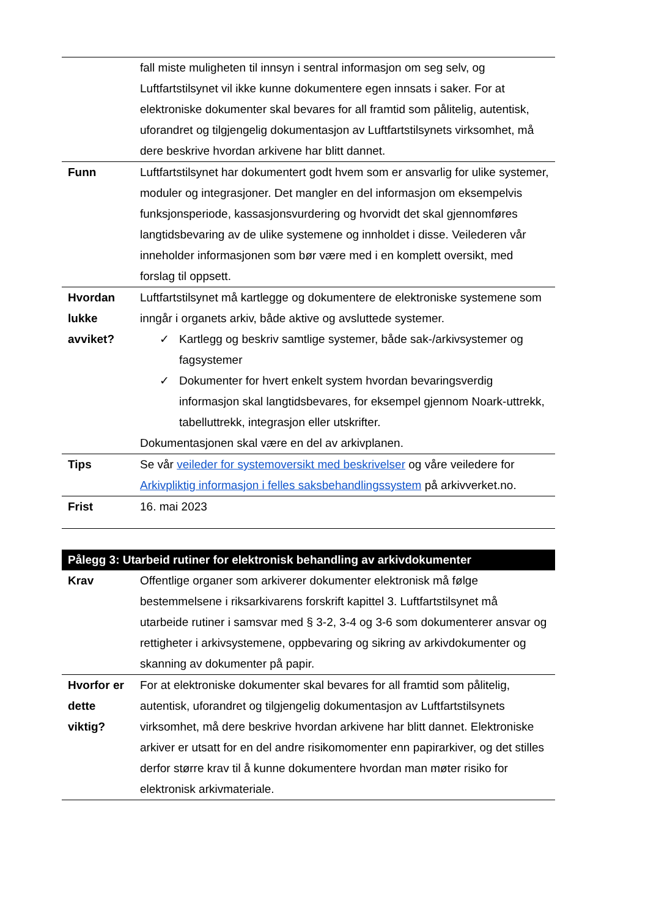| | fall miste muligheten til innsyn i sentral informasjon om seg selv, og Luftfartstilsynet vil ikke kunne dokumentere egen innsats i saker. For at elektroniske dokumenter skal bevares for all framtid som pålitelig, autentisk, uforandret og tilgjengelig dokumentasjon av Luftfartstilsynets virksomhet, må dere beskrive hvordan arkivene har blitt dannet. |
| Funn | Luftfartstilsynet har dokumentert godt hvem som er ansvarlig for ulike systemer, moduler og integrasjoner. Det mangler en del informasjon om eksempelvis funksjonsperiode, kassasjonsvurdering og hvorvidt det skal gjennomføres langtidsbevaring av de ulike systemene og innholdet i disse. Veilederen vår inneholder informasjonen som bør være med i en komplett oversikt, med forslag til oppsett. |
| Hvordan lukke avviket? | Luftfartstilsynet må kartlegge og dokumentere de elektroniske systemene som inngår i organets arkiv, både aktive og avsluttede systemer. ✓ Kartlegg og beskriv samtlige systemer, både sak-/arkivsystemer og fagsystemer ✓ Dokumenter for hvert enkelt system hvordan bevaringsverdig informasjon skal langtidsbevares, for eksempel gjennom Noark-uttrekk, tabelluttrekk, integrasjon eller utskrifter. Dokumentasjonen skal være en del av arkivplanen. |
| Tips | Se vår veileder for systemoversikt med beskrivelser og våre veiledere for Arkivpliktig informasjon i felles saksbehandlingssystem på arkivverket.no. |
| Frist | 16. mai 2023 |
Pålegg 3: Utarbeid rutiner for elektronisk behandling av arkivdokumenter
| Krav | Offentlige organer som arkiverer dokumenter elektronisk må følge bestemmelsene i riksarkivarens forskrift kapittel 3. Luftfartstilsynet må utarbeide rutiner i samsvar med § 3-2, 3-4 og 3-6 som dokumenterer ansvar og rettigheter i arkivsystemene, oppbevaring og sikring av arkivdokumenter og skanning av dokumenter på papir. |
| Hvorfor er dette viktig? | For at elektroniske dokumenter skal bevares for all framtid som pålitelig, autentisk, uforandret og tilgjengelig dokumentasjon av Luftfartstilsynets virksomhet, må dere beskrive hvordan arkivene har blitt dannet. Elektroniske arkiver er utsatt for en del andre risikomomenter enn papirarkiver, og det stilles derfor større krav til å kunne dokumentere hvordan man møter risiko for elektronisk arkivmateriale. |